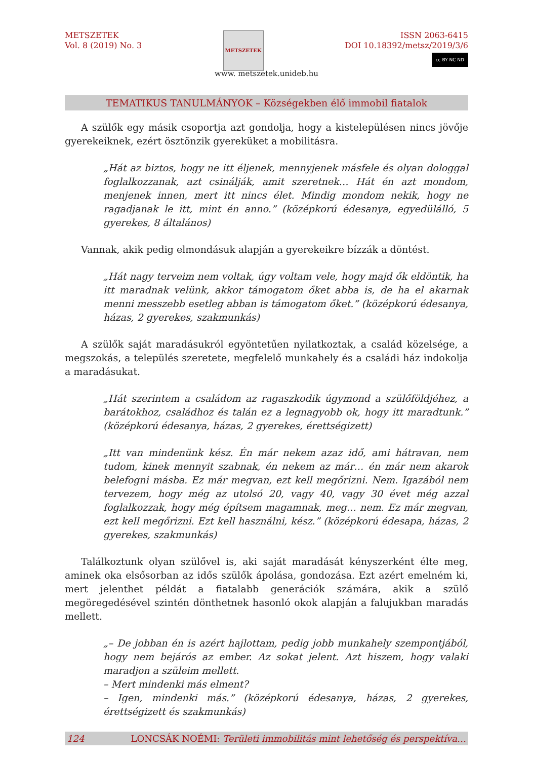METSZETEK
Vol. 8 (2019) No. 3
METSZETEK
ISSN 2063-6415
DOI 10.18392/metsz/2019/3/6
cc BY NC ND
www. metszetek.unideb.hu
TEMATIKUS TANULMÁNYOK – Községekben élő immobil fiatalok
A szülők egy másik csoportja azt gondolja, hogy a kistelepülésen nincs jövője gyerekeiknek, ezért ösztönzik gyereküket a mobilitásra.
„Hát az biztos, hogy ne itt éljenek, mennyjenek másfele és olyan dologgal foglalkozzanak, azt csinálják, amit szeretnek… Hát én azt mondom, menjenek innen, mert itt nincs élet. Mindig mondom nekik, hogy ne ragadjanak le itt, mint én anno.” (középkorú édesanya, egyedülálló, 5 gyerekes, 8 általános)
Vannak, akik pedig elmondásuk alapján a gyerekeikre bízzák a döntést.
„Hát nagy terveim nem voltak, úgy voltam vele, hogy majd ők eldöntik, ha itt maradnak velünk, akkor támogatom őket abba is, de ha el akarnak menni messzebb esetleg abban is támogatom őket.” (középkorú édesanya, házas, 2 gyerekes, szakmunkás)
A szülők saját maradásukról egyöntetűen nyilatkoztak, a család közelsége, a megszokás, a település szeretete, megfelelő munkahely és a családi ház indokolja a maradásukat.
„Hát szerintem a családom az ragaszkodik úgymond a szülőföldjéhez, a barátokhoz, családhoz és talán ez a legnagyobb ok, hogy itt maradtunk.” (középkorú édesanya, házas, 2 gyerekes, érettségizett)
„Itt van mindenünk kész. Én már nekem azaz idő, ami hátravan, nem tudom, kinek mennyit szabnak, én nekem az már… én már nem akarok belefogni másba. Ez már megvan, ezt kell megőrizni. Nem. Igazából nem tervezem, hogy még az utolsó 20, vagy 40, vagy 30 évet még azzal foglalkozzak, hogy még építsem magamnak, meg… nem. Ez már megvan, ezt kell megőrizni. Ezt kell használni, kész.” (középkorú édesapa, házas, 2 gyerekes, szakmunkás)
Találkoztunk olyan szülővel is, aki saját maradását kényszerként élte meg, aminek oka elsősorban az idős szülők ápolása, gondozása. Ezt azért emelném ki, mert jelenthet példát a fiatalabb generációk számára, akik a szülő megöregedésével szintén dönthetnek hasonló okok alapján a falujukban maradás mellett.
„– De jobban én is azért hajlottam, pedig jobb munkahely szempontjából, hogy nem bejárós az ember. Az sokat jelent. Azt hiszem, hogy valaki maradjon a szüleim mellett.
– Mert mindenki más elment?
– Igen, mindenki más.” (középkorú édesanya, házas, 2 gyerekes, érettségizett és szakmunkás)
124 LONCSÁK NOÉMI: Területi immobilitás mint lehetőség és perspektíva…